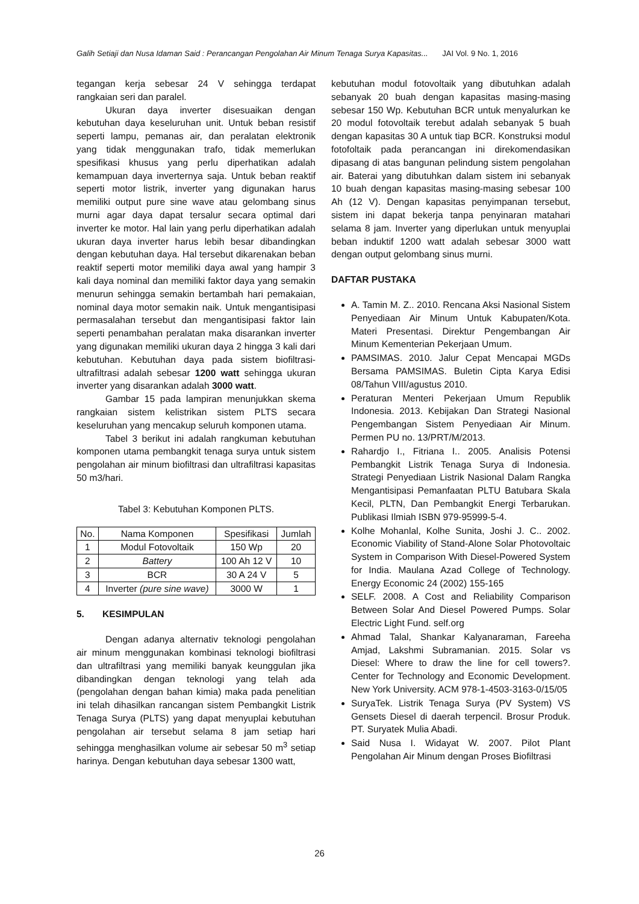Galih Setiaji dan Nusa Idaman Said : Perancangan Pengolahan Air Minum Tenaga Surya Kapasitas... JAI Vol. 9 No. 1, 2016
tegangan kerja sebesar 24 V sehingga terdapat rangkaian seri dan paralel.
Ukuran daya inverter disesuaikan dengan kebutuhan daya keseluruhan unit. Untuk beban resistif seperti lampu, pemanas air, dan peralatan elektronik yang tidak menggunakan trafo, tidak memerlukan spesifikasi khusus yang perlu diperhatikan adalah kemampuan daya inverternya saja. Untuk beban reaktif seperti motor listrik, inverter yang digunakan harus memiliki output pure sine wave atau gelombang sinus murni agar daya dapat tersalur secara optimal dari inverter ke motor. Hal lain yang perlu diperhatikan adalah ukuran daya inverter harus lebih besar dibandingkan dengan kebutuhan daya. Hal tersebut dikarenakan beban reaktif seperti motor memiliki daya awal yang hampir 3 kali daya nominal dan memiliki faktor daya yang semakin menurun sehingga semakin bertambah hari pemakaian, nominal daya motor semakin naik. Untuk mengantisipasi permasalahan tersebut dan mengantisipasi faktor lain seperti penambahan peralatan maka disarankan inverter yang digunakan memiliki ukuran daya 2 hingga 3 kali dari kebutuhan. Kebutuhan daya pada sistem biofiltrasi-ultrafiltrasi adalah sebesar 1200 watt sehingga ukuran inverter yang disarankan adalah 3000 watt.
Gambar 15 pada lampiran menunjukkan skema rangkaian sistem kelistrikan sistem PLTS secara keseluruhan yang mencakup seluruh komponen utama.
Tabel 3 berikut ini adalah rangkuman kebutuhan komponen utama pembangkit tenaga surya untuk sistem pengolahan air minum biofiltrasi dan ultrafiltrasi kapasitas 50 m3/hari.
Tabel 3: Kebutuhan Komponen PLTS.
| No. | Nama Komponen | Spesifikasi | Jumlah |
| --- | --- | --- | --- |
| 1 | Modul Fotovoltaik | 150 Wp | 20 |
| 2 | Battery | 100 Ah 12 V | 10 |
| 3 | BCR | 30 A 24 V | 5 |
| 4 | Inverter (pure sine wave) | 3000 W | 1 |
5. KESIMPULAN
Dengan adanya alternativ teknologi pengolahan air minum menggunakan kombinasi teknologi biofiltrasi dan ultrafiltrasi yang memiliki banyak keunggulan jika dibandingkan dengan teknologi yang telah ada (pengolahan dengan bahan kimia) maka pada penelitian ini telah dihasilkan rancangan sistem Pembangkit Listrik Tenaga Surya (PLTS) yang dapat menyuplai kebutuhan pengolahan air tersebut selama 8 jam setiap hari sehingga menghasilkan volume air sebesar 50 m<sup>3</sup> setiap harinya. Dengan kebutuhan daya sebesar 1300 watt,
kebutuhan modul fotovoltaik yang dibutuhkan adalah sebanyak 20 buah dengan kapasitas masing-masing sebesar 150 Wp. Kebutuhan BCR untuk menyalurkan ke 20 modul fotovoltaik terebut adalah sebanyak 5 buah dengan kapasitas 30 A untuk tiap BCR. Konstruksi modul fotofoltaik pada perancangan ini direkomendasikan dipasang di atas bangunan pelindung sistem pengolahan air. Baterai yang dibutuhkan dalam sistem ini sebanyak 10 buah dengan kapasitas masing-masing sebesar 100 Ah (12 V). Dengan kapasitas penyimpanan tersebut, sistem ini dapat bekerja tanpa penyinaran matahari selama 8 jam. Inverter yang diperlukan untuk menyuplai beban induktif 1200 watt adalah sebesar 3000 watt dengan output gelombang sinus murni.
DAFTAR PUSTAKA
A. Tamin M. Z.. 2010. Rencana Aksi Nasional Sistem Penyediaan Air Minum Untuk Kabupaten/Kota. Materi Presentasi. Direktur Pengembangan Air Minum Kementerian Pekerjaan Umum.
PAMSIMAS. 2010. Jalur Cepat Mencapai MGDs Bersama PAMSIMAS. Buletin Cipta Karya Edisi 08/Tahun VIII/agustus 2010.
Peraturan Menteri Pekerjaan Umum Republik Indonesia. 2013. Kebijakan Dan Strategi Nasional Pengembangan Sistem Penyediaan Air Minum. Permen PU no. 13/PRT/M/2013.
Rahardjo I., Fitriana I.. 2005. Analisis Potensi Pembangkit Listrik Tenaga Surya di Indonesia. Strategi Penyediaan Listrik Nasional Dalam Rangka Mengantisipasi Pemanfaatan PLTU Batubara Skala Kecil, PLTN, Dan Pembangkit Energi Terbarukan. Publikasi Ilmiah ISBN 979-95999-5-4.
Kolhe Mohanlal, Kolhe Sunita, Joshi J. C.. 2002. Economic Viability of Stand-Alone Solar Photovoltaic System in Comparison With Diesel-Powered System for India. Maulana Azad College of Technology. Energy Economic 24 (2002) 155-165
SELF. 2008. A Cost and Reliability Comparison Between Solar And Diesel Powered Pumps. Solar Electric Light Fund. self.org
Ahmad Talal, Shankar Kalyanaraman, Fareeha Amjad, Lakshmi Subramanian. 2015. Solar vs Diesel: Where to draw the line for cell towers?. Center for Technology and Economic Development. New York University. ACM 978-1-4503-3163-0/15/05
SuryaTek. Listrik Tenaga Surya (PV System) VS Gensets Diesel di daerah terpencil. Brosur Produk. PT. Suryatek Mulia Abadi.
Said Nusa I. Widayat W. 2007. Pilot Plant Pengolahan Air Minum dengan Proses Biofiltrasi
26